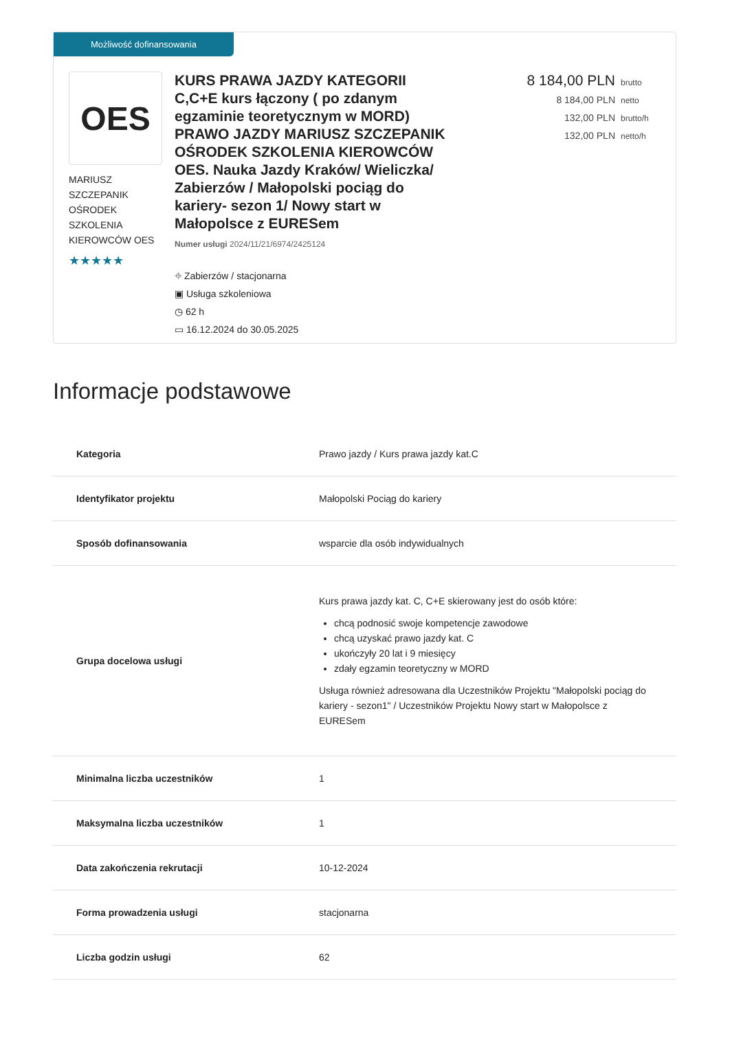Możliwość dofinansowania
OES
MARIUSZ SZCZEPANIK OŚRODEK SZKOLENIA KIEROWCÓW OES
★★★★★
KURS PRAWA JAZDY KATEGORII C,C+E kurs łączony ( po zdanym egzaminie teoretycznym w MORD) PRAWO JAZDY MARIUSZ SZCZEPANIK OŚRODEK SZKOLENIA KIEROWCÓW OES. Nauka Jazdy Kraków/ Wieliczka/ Zabierzów / Małopolski pociąg do kariery- sezon 1/ Nowy start w Małopolsce z EURESem
Numer usługi 2024/11/21/6974/2425124
⌖ Zabierzów / stacjonarna
▣ Usługa szkoleniowa
◷ 62 h
▭ 16.12.2024 do 30.05.2025
8 184,00 PLN brutto
8 184,00 PLN netto
132,00 PLN brutto/h
132,00 PLN netto/h
Informacje podstawowe
| Kategoria | Prawo jazdy / Kurs prawa jazdy kat.C |
| Identyfikator projektu | Małopolski Pociąg do kariery |
| Sposób dofinansowania | wsparcie dla osób indywidualnych |
| Grupa docelowa usługi | Kurs prawa jazdy kat. C, C+E skierowany jest do osób które: chcą podnosić swoje kompetencje zawodowe chcą uzyskać prawo jazdy kat. C ukończyły 20 lat i 9 miesięcy zdały egzamin teoretyczny w MORD Usługa również adresowana dla Uczestników Projektu "Małopolski pociąg do kariery - sezon1" / Uczestników Projektu Nowy start w Małopolsce z EURESem |
| Minimalna liczba uczestników | 1 |
| Maksymalna liczba uczestników | 1 |
| Data zakończenia rekrutacji | 10-12-2024 |
| Forma prowadzenia usługi | stacjonarna |
| Liczba godzin usługi | 62 |